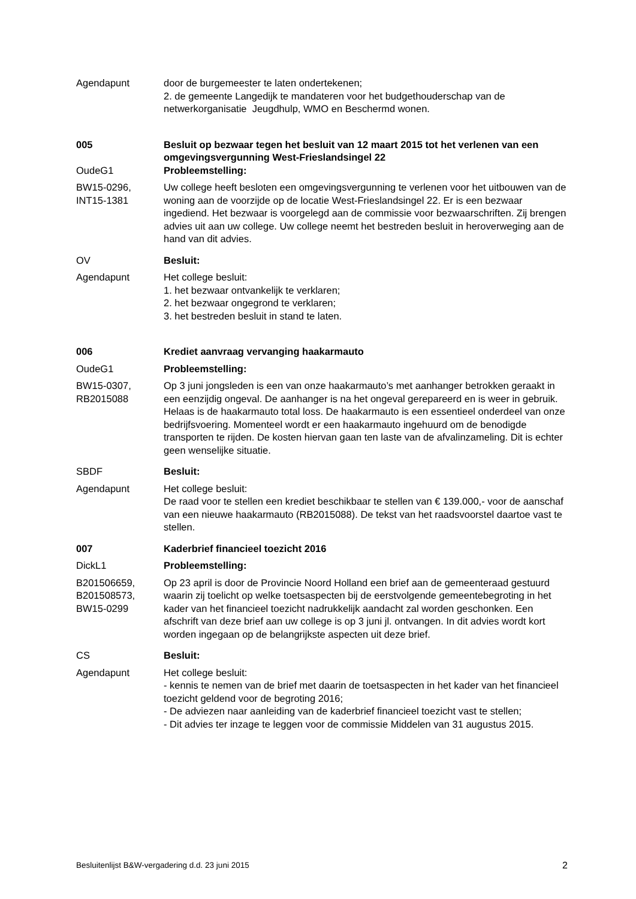Agendapunt door de burgemeester te laten ondertekenen;
2. de gemeente Langedijk te mandateren voor het budgethouderschap van de netwerkorganisatie Jeugdhulp, WMO en Beschermd wonen.
005 Besluit op bezwaar tegen het besluit van 12 maart 2015 tot het verlenen van een omgevingsvergunning West-Frieslandsingel 22
OudeG1 Probleemstelling:
BW15-0296, INT15-1381
Uw college heeft besloten een omgevingsvergunning te verlenen voor het uitbouwen van de woning aan de voorzijde op de locatie West-Frieslandsingel 22. Er is een bezwaar ingediend. Het bezwaar is voorgelegd aan de commissie voor bezwaarschriften. Zij brengen advies uit aan uw college. Uw college neemt het bestreden besluit in heroverweging aan de hand van dit advies.
OV Besluit:
Agendapunt Het college besluit:
1. het bezwaar ontvankelijk te verklaren;
2. het bezwaar ongegrond te verklaren;
3. het bestreden besluit in stand te laten.
006 Krediet aanvraag vervanging haakarmauto
OudeG1 Probleemstelling:
BW15-0307, RB2015088
Op 3 juni jongsleden is een van onze haakarmauto’s met aanhanger betrokken geraakt in een eenzijdig ongeval. De aanhanger is na het ongeval gerepareerd en is weer in gebruik. Helaas is de haakarmauto total loss. De haakarmauto is een essentieel onderdeel van onze bedrijfsvoering. Momenteel wordt er een haakarmauto ingehuurd om de benodigde transporten te rijden. De kosten hiervan gaan ten laste van de afvalinzameling. Dit is echter geen wenselijke situatie.
SBDF Besluit:
Agendapunt Het college besluit:
De raad voor te stellen een krediet beschikbaar te stellen van € 139.000,- voor de aanschaf van een nieuwe haakarmauto (RB2015088). De tekst van het raadsvoorstel daartoe vast te stellen.
007 Kaderbrief financieel toezicht 2016
DickL1 Probleemstelling:
B201506659, B201508573, BW15-0299
Op 23 april is door de Provincie Noord Holland een brief aan de gemeenteraad gestuurd waarin zij toelicht op welke toetsaspecten bij de eerstvolgende gemeentebegroting in het kader van het financieel toezicht nadrukkelijk aandacht zal worden geschonken. Een afschrift van deze brief aan uw college is op 3 juni jl. ontvangen. In dit advies wordt kort worden ingegaan op de belangrijkste aspecten uit deze brief.
CS Besluit:
Agendapunt Het college besluit:
- kennis te nemen van de brief met daarin de toetsaspecten in het kader van het financieel toezicht geldend voor de begroting 2016;
- De adviezen naar aanleiding van de kaderbrief financieel toezicht vast te stellen;
- Dit advies ter inzage te leggen voor de commissie Middelen van 31 augustus 2015.
Besluitenlijst B&W-vergadering d.d. 23 juni 2015 2